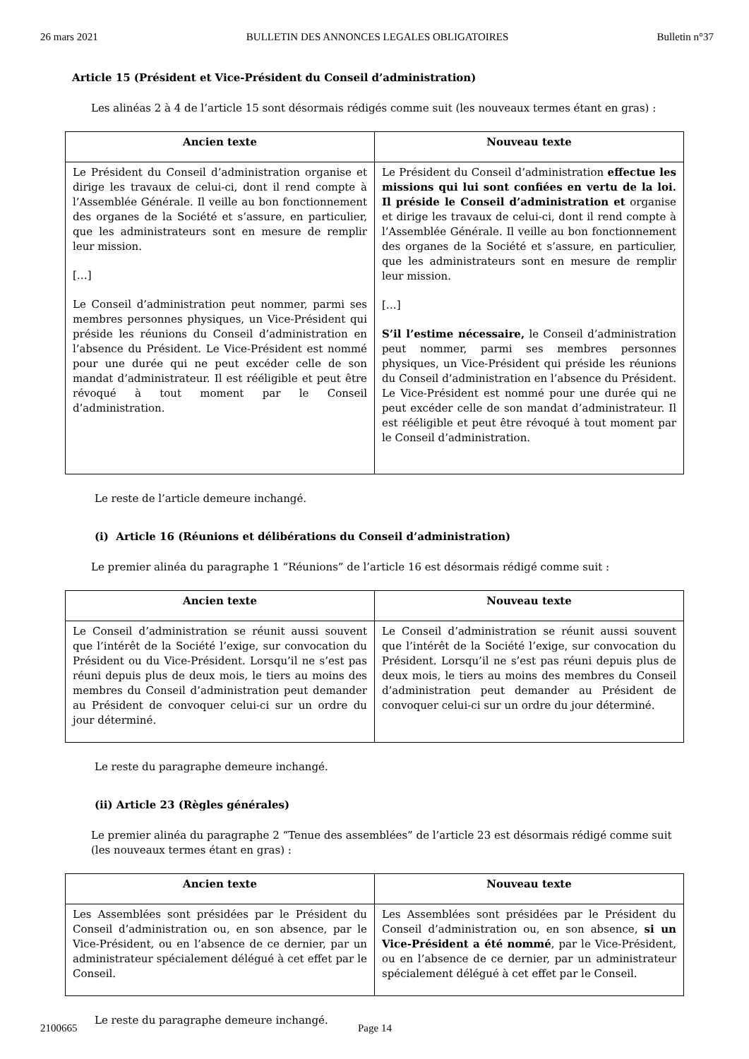26 mars 2021 BULLETIN DES ANNONCES LEGALES OBLIGATOIRES Bulletin n°37
Article 15 (Président et Vice-Président du Conseil d’administration)
Les alinéas 2 à 4 de l’article 15 sont désormais rédigés comme suit (les nouveaux termes étant en gras) :
| Ancien texte | Nouveau texte |
| --- | --- |
| Le Président du Conseil d’administration organise et dirige les travaux de celui-ci, dont il rend compte à l’Assemblée Générale. Il veille au bon fonctionnement des organes de la Société et s’assure, en particulier, que les administrateurs sont en mesure de remplir leur mission. […] Le Conseil d’administration peut nommer, parmi ses membres personnes physiques, un Vice-Président qui préside les réunions du Conseil d’administration en l’absence du Président. Le Vice-Président est nommé pour une durée qui ne peut excéder celle de son mandat d’administrateur. Il est rééligible et peut être révoqué à tout moment par le Conseil d’administration. | Le Président du Conseil d’administration effectue les missions qui lui sont confiées en vertu de la loi. Il préside le Conseil d’administration et organise et dirige les travaux de celui-ci, dont il rend compte à l’Assemblée Générale. Il veille au bon fonctionnement des organes de la Société et s’assure, en particulier, que les administrateurs sont en mesure de remplir leur mission. […] S’il l’estime nécessaire, le Conseil d’administration peut nommer, parmi ses membres personnes physiques, un Vice-Président qui préside les réunions du Conseil d’administration en l’absence du Président. Le Vice-Président est nommé pour une durée qui ne peut excéder celle de son mandat d’administrateur. Il est rééligible et peut être révoqué à tout moment par le Conseil d’administration. |
Le reste de l’article demeure inchangé.
(i) Article 16 (Réunions et délibérations du Conseil d’administration)
Le premier alinéa du paragraphe 1 “Réunions” de l’article 16 est désormais rédigé comme suit :
| Ancien texte | Nouveau texte |
| --- | --- |
| Le Conseil d’administration se réunit aussi souvent que l’intérêt de la Société l’exige, sur convocation du Président ou du Vice-Président. Lorsqu’il ne s’est pas réuni depuis plus de deux mois, le tiers au moins des membres du Conseil d’administration peut demander au Président de convoquer celui-ci sur un ordre du jour déterminé. | Le Conseil d’administration se réunit aussi souvent que l’intérêt de la Société l’exige, sur convocation du Président. Lorsqu’il ne s’est pas réuni depuis plus de deux mois, le tiers au moins des membres du Conseil d’administration peut demander au Président de convoquer celui-ci sur un ordre du jour déterminé. |
Le reste du paragraphe demeure inchangé.
(ii) Article 23 (Règles générales)
Le premier alinéa du paragraphe 2 “Tenue des assemblées” de l’article 23 est désormais rédigé comme suit (les nouveaux termes étant en gras) :
| Ancien texte | Nouveau texte |
| --- | --- |
| Les Assemblées sont présidées par le Président du Conseil d’administration ou, en son absence, par le Vice-Président, ou en l’absence de ce dernier, par un administrateur spécialement délégué à cet effet par le Conseil. | Les Assemblées sont présidées par le Président du Conseil d’administration ou, en son absence, si un Vice-Président a été nommé , par le Vice-Président, ou en l’absence de ce dernier, par un administrateur spécialement délégué à cet effet par le Conseil. |
Le reste du paragraphe demeure inchangé.
2100665 Page 14